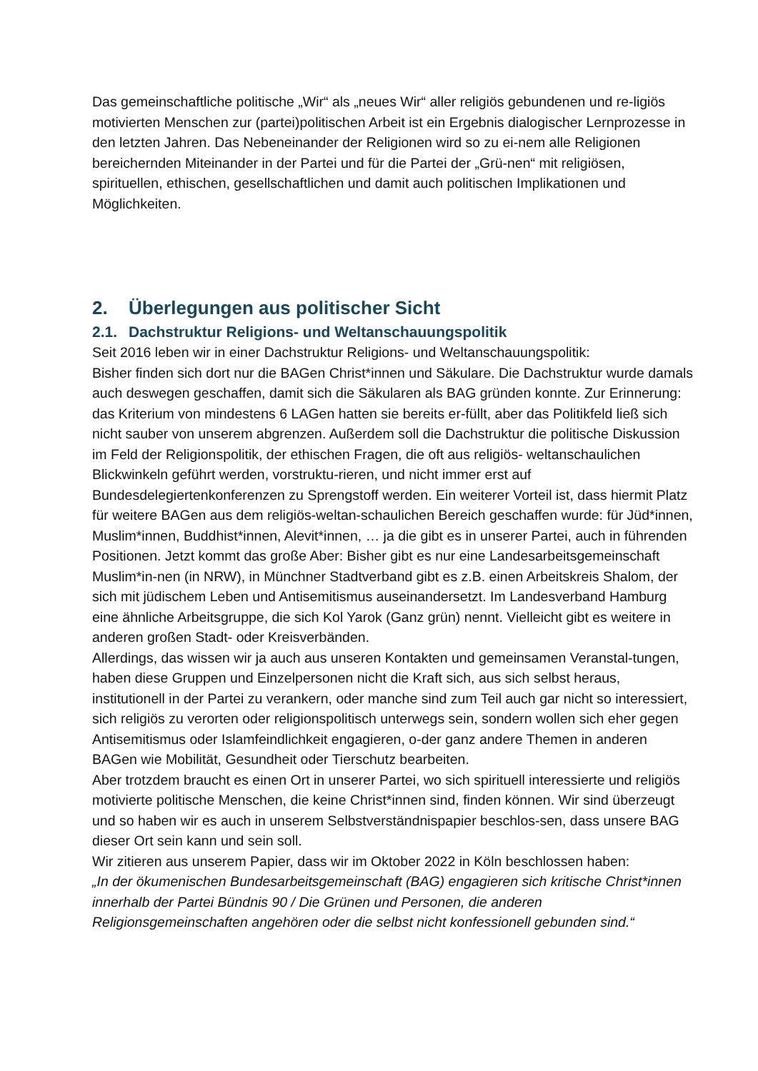Das gemeinschaftliche politische „Wir“ als „neues Wir“ aller religiös gebundenen und re-ligiös motivierten Menschen zur (partei)politischen Arbeit ist ein Ergebnis dialogischer Lernprozesse in den letzten Jahren. Das Nebeneinander der Religionen wird so zu ei-nem alle Religionen bereichernden Miteinander in der Partei und für die Partei der „Grü-nen“ mit religiösen, spirituellen, ethischen, gesellschaftlichen und damit auch politischen Implikationen und Möglichkeiten.
2. Überlegungen aus politischer Sicht
2.1. Dachstruktur Religions- und Weltanschauungspolitik
Seit 2016 leben wir in einer Dachstruktur Religions- und Weltanschauungspolitik:
Bisher finden sich dort nur die BAGen Christ*innen und Säkulare. Die Dachstruktur wurde damals auch deswegen geschaffen, damit sich die Säkularen als BAG gründen konnte. Zur Erinnerung: das Kriterium von mindestens 6 LAGen hatten sie bereits er-füllt, aber das Politikfeld ließ sich nicht sauber von unserem abgrenzen. Außerdem soll die Dachstruktur die politische Diskussion im Feld der Religionspolitik, der ethischen Fragen, die oft aus religiös- weltanschaulichen Blickwinkeln geführt werden, vorstruktu-rieren, und nicht immer erst auf Bundesdelegiertenkonferenzen zu Sprengstoff werden. Ein weiterer Vorteil ist, dass hiermit Platz für weitere BAGen aus dem religiös-weltan-schaulichen Bereich geschaffen wurde: für Jüd*innen, Muslim*innen, Buddhist*innen, Alevit*innen, … ja die gibt es in unserer Partei, auch in führenden Positionen. Jetzt kommt das große Aber: Bisher gibt es nur eine Landesarbeitsgemeinschaft Muslim*in-nen (in NRW), in Münchner Stadtverband gibt es z.B. einen Arbeitskreis Shalom, der sich mit jüdischem Leben und Antisemitismus auseinandersetzt. Im Landesverband Hamburg eine ähnliche Arbeitsgruppe, die sich Kol Yarok (Ganz grün) nennt. Vielleicht gibt es weitere in anderen großen Stadt- oder Kreisverbänden.
Allerdings, das wissen wir ja auch aus unseren Kontakten und gemeinsamen Veranstal-tungen, haben diese Gruppen und Einzelpersonen nicht die Kraft sich, aus sich selbst heraus, institutionell in der Partei zu verankern, oder manche sind zum Teil auch gar nicht so interessiert, sich religiös zu verorten oder religionspolitisch unterwegs sein, sondern wollen sich eher gegen Antisemitismus oder Islamfeindlichkeit engagieren, o-der ganz andere Themen in anderen BAGen wie Mobilität, Gesundheit oder Tierschutz bearbeiten.
Aber trotzdem braucht es einen Ort in unserer Partei, wo sich spirituell interessierte und religiös motivierte politische Menschen, die keine Christ*innen sind, finden können. Wir sind überzeugt und so haben wir es auch in unserem Selbstverständnispapier beschlos-sen, dass unsere BAG dieser Ort sein kann und sein soll.
Wir zitieren aus unserem Papier, dass wir im Oktober 2022 in Köln beschlossen haben:
„In der ökumenischen Bundesarbeitsgemeinschaft (BAG) engagieren sich kritische Christ*innen innerhalb der Partei Bündnis 90 / Die Grünen und Personen, die anderen Religionsgemeinschaften angehören oder die selbst nicht konfessionell gebunden sind.“